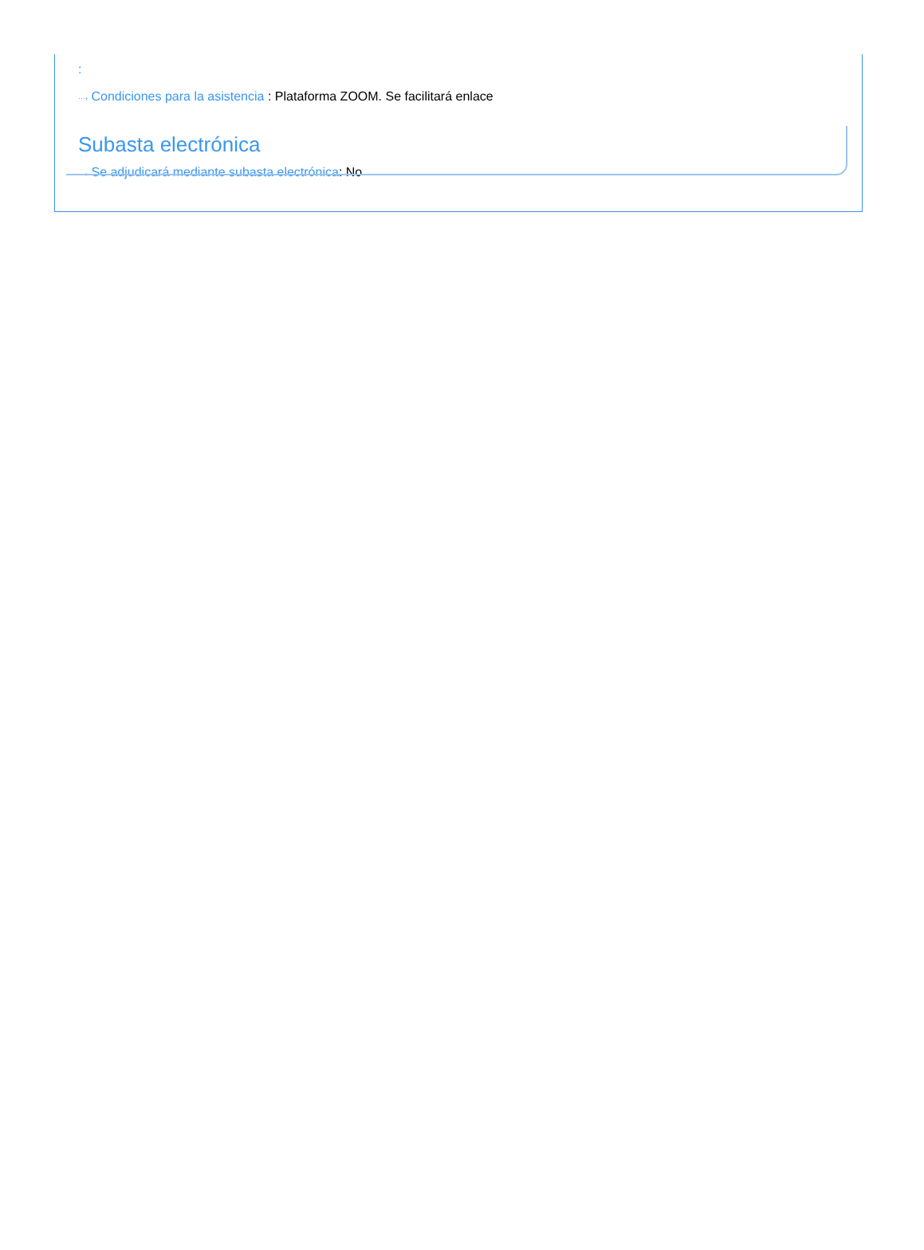:
···› Condiciones para la asistencia : Plataforma ZOOM. Se facilitará enlace
Subasta electrónica
···› Se adjudicará mediante subasta electrónica: No